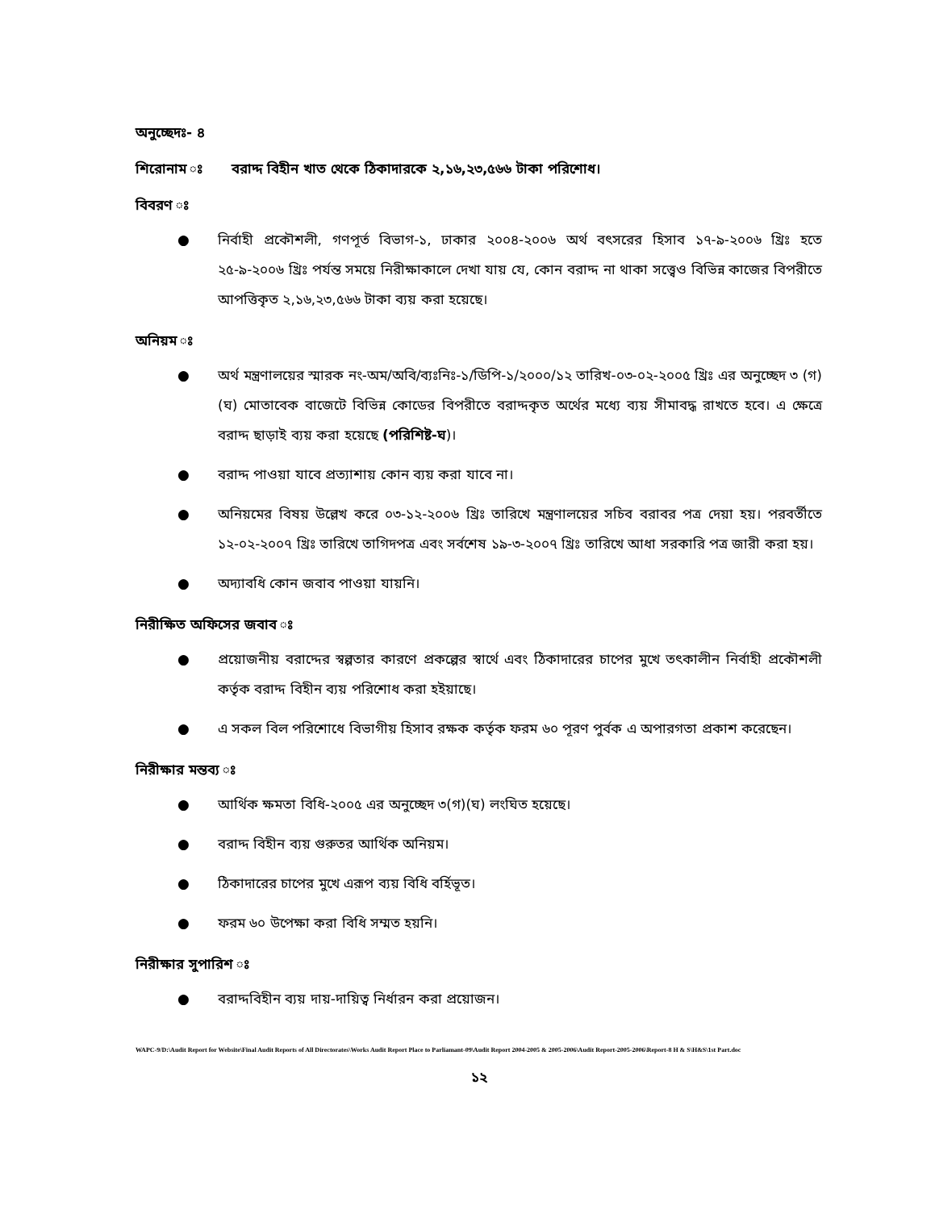অনুচ্ছেদঃ- ৪
শিরোনাম ঃ বরাদ্দ বিহীন খাত থেকে ঠিকাদারকে ২,১৬,২৩,৫৬৬ টাকা পরিশোধ।
বিবরণ ঃ
● নির্বাহী প্রকৌশলী, গণপূর্ত বিভাগ-১, ঢাকার ২০০৪-২০০৬ অর্থ বৎসরের হিসাব ১৭-৯-২০০৬ খ্রিঃ হতে ২৫-৯-২০০৬ খ্রিঃ পর্যন্ত সময়ে নিরীক্ষাকালে দেখা যায় যে, কোন বরাদ্দ না থাকা সত্ত্বেও বিভিন্ন কাজের বিপরীতে আপত্তিকৃত ২,১৬,২৩,৫৬৬ টাকা ব্যয় করা হয়েছে।
অনিয়ম ঃ
● অর্থ মন্ত্রণালয়ের স্মারক নং-অম/অবি/ব্যঃনিঃ-১/ডিপি-১/২০০০/১২ তারিখ-০৩-০২-২০০৫ খ্রিঃ এর অনুচ্ছেদ ৩ (গ) (ঘ) মোতাবেক বাজেটে বিভিন্ন কোডের বিপরীতে বরাদ্দকৃত অর্থের মধ্যে ব্যয় সীমাবদ্ধ রাখতে হবে। এ ক্ষেত্রে বরাদ্দ ছাড়াই ব্যয় করা হয়েছে (পরিশিষ্ট-ঘ)।
● বরাদ্দ পাওয়া যাবে প্রত্যাশায় কোন ব্যয় করা যাবে না।
● অনিয়মের বিষয় উল্লেখ করে ০৩-১২-২০০৬ খ্রিঃ তারিখে মন্ত্রণালয়ের সচিব বরাবর পত্র দেয়া হয়। পরবর্তীতে ১২-০২-২০০৭ খ্রিঃ তারিখে তাগিদপত্র এবং সর্বশেষ ১৯-৩-২০০৭ খ্রিঃ তারিখে আধা সরকারি পত্র জারী করা হয়।
● অদ্যাবধি কোন জবাব পাওয়া যায়নি।
নিরীক্ষিত অফিসের জবাব ঃ
● প্রয়োজনীয় বরাদ্দের স্বল্পতার কারণে প্রকল্পের স্বার্থে এবং ঠিকাদারের চাপের মুখে তৎকালীন নির্বাহী প্রকৌশলী কর্তৃক বরাদ্দ বিহীন ব্যয় পরিশোধ করা হইয়াছে।
● এ সকল বিল পরিশোধে বিভাগীয় হিসাব রক্ষক কর্তৃক ফরম ৬০ পূরণ পুর্বক এ অপারগতা প্রকাশ করেছেন।
নিরীক্ষার মন্তব্য ঃ
● আর্থিক ক্ষমতা বিধি-২০০৫ এর অনুচ্ছেদ ৩(গ)(ঘ) লংঘিত হয়েছে।
● বরাদ্দ বিহীন ব্যয় গুরুতর আর্থিক অনিয়ম।
● ঠিকাদারের চাপের মুখে এরূপ ব্যয় বিধি বর্হিভূত।
● ফরম ৬০ উপেক্ষা করা বিধি সম্মত হয়নি।
নিরীক্ষার সুপারিশ ঃ
● বরাদ্দবিহীন ব্যয় দায়-দায়িত্ব নির্ধারন করা প্রয়োজন।
WAPC-9/D:\Audit Report for Website\Final Audit Reports of All Directorates\Works Audit Report Place to Parliamant-09\Audit Report 2004-2005 & 2005-2006\Audit Report-2005-2006\Report-8 H & S\H&S\1st Part.doc
১২